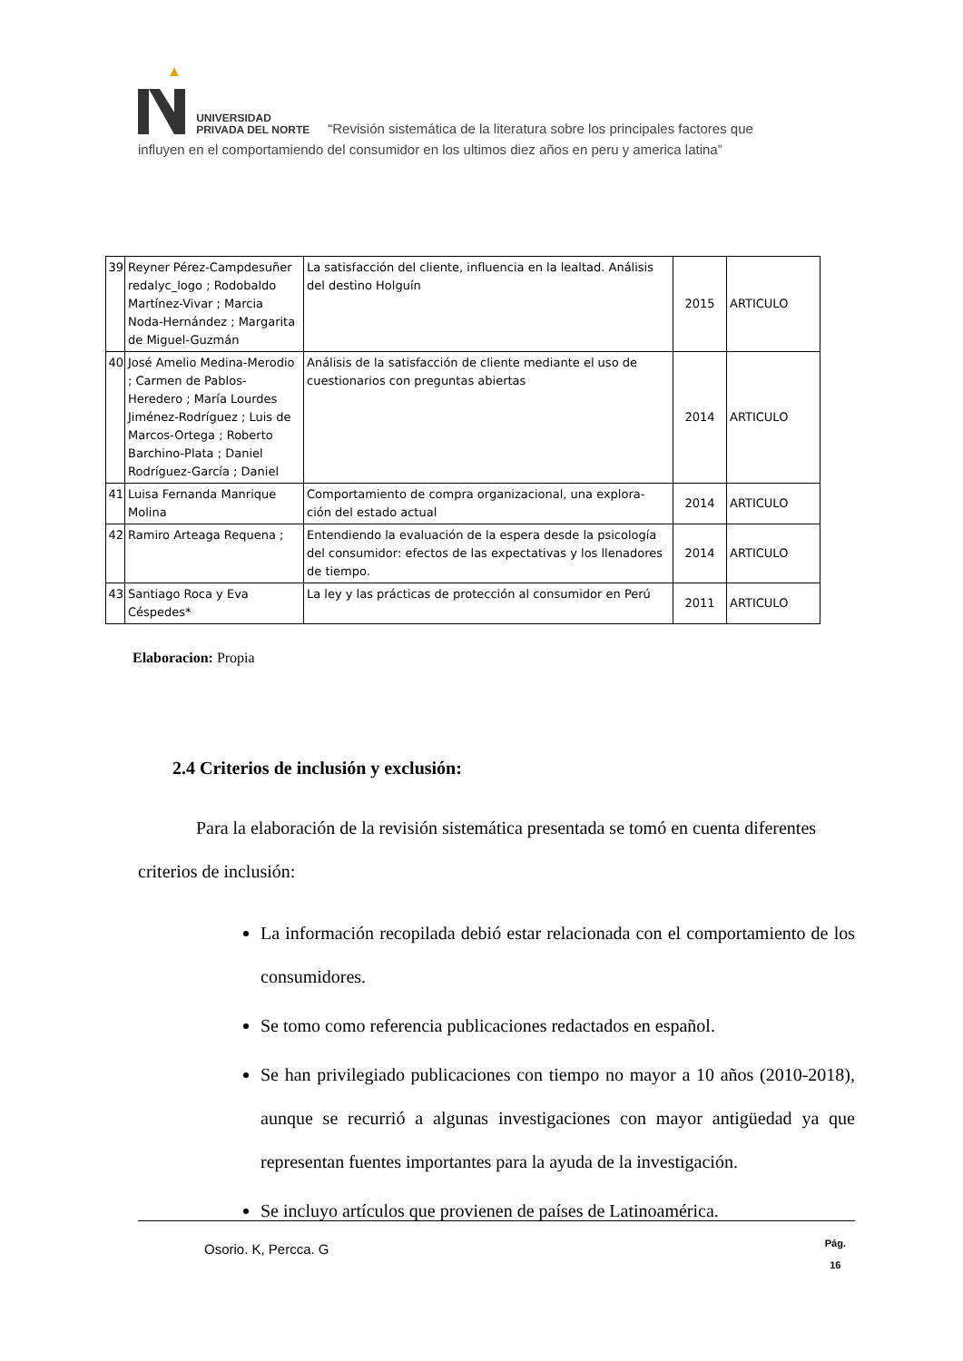UNIVERSIDAD
PRIVADA DEL NORTE “Revisión sistemática de la literatura sobre los principales factores que
influyen en el comportamiendo del consumidor en los ultimos diez años en peru y america latina”
| 39 | Reyner Pérez-Campdesuñer redalyc_logo ; Rodobaldo Martínez-Vivar ; Marcia Noda-Hernández ; Margarita de Miguel-Guzmán | La satisfacción del cliente, influencia en la lealtad. Análisis del destino Holguín | 2015 | ARTICULO |
| 40 | José Amelio Medina-Merodio ; Carmen de Pablos-Heredero ; María Lourdes Jiménez-Rodríguez ; Luis de Marcos-Ortega ; Roberto Barchino-Plata ; Daniel Rodríguez-García ; Daniel | Análisis de la satisfacción de cliente mediante el uso de cuestionarios con preguntas abiertas | 2014 | ARTICULO |
| 41 | Luisa Fernanda Manrique Molina | Comportamiento de compra organizacional, una explora- ción del estado actual | 2014 | ARTICULO |
| 42 | Ramiro Arteaga Requena ; | Entendiendo la evaluación de la espera desde la psicología del consumidor: efectos de las expectativas y los llenadores de tiempo. | 2014 | ARTICULO |
| 43 | Santiago Roca y Eva Céspedes* | La ley y las prácticas de protección al consumidor en Perú | 2011 | ARTICULO |
Elaboracion: Propia
2.4 Criterios de inclusión y exclusión:
Para la elaboración de la revisión sistemática presentada se tomó en cuenta diferentes criterios de inclusión:
La información recopilada debió estar relacionada con el comportamiento de los consumidores.
Se tomo como referencia publicaciones redactados en español.
Se han privilegiado publicaciones con tiempo no mayor a 10 años (2010-2018), aunque se recurrió a algunas investigaciones con mayor antigüedad ya que representan fuentes importantes para la ayuda de la investigación.
Se incluyo artículos que provienen de países de Latinoamérica.
Osorio. K, Percca. G Pág.
16